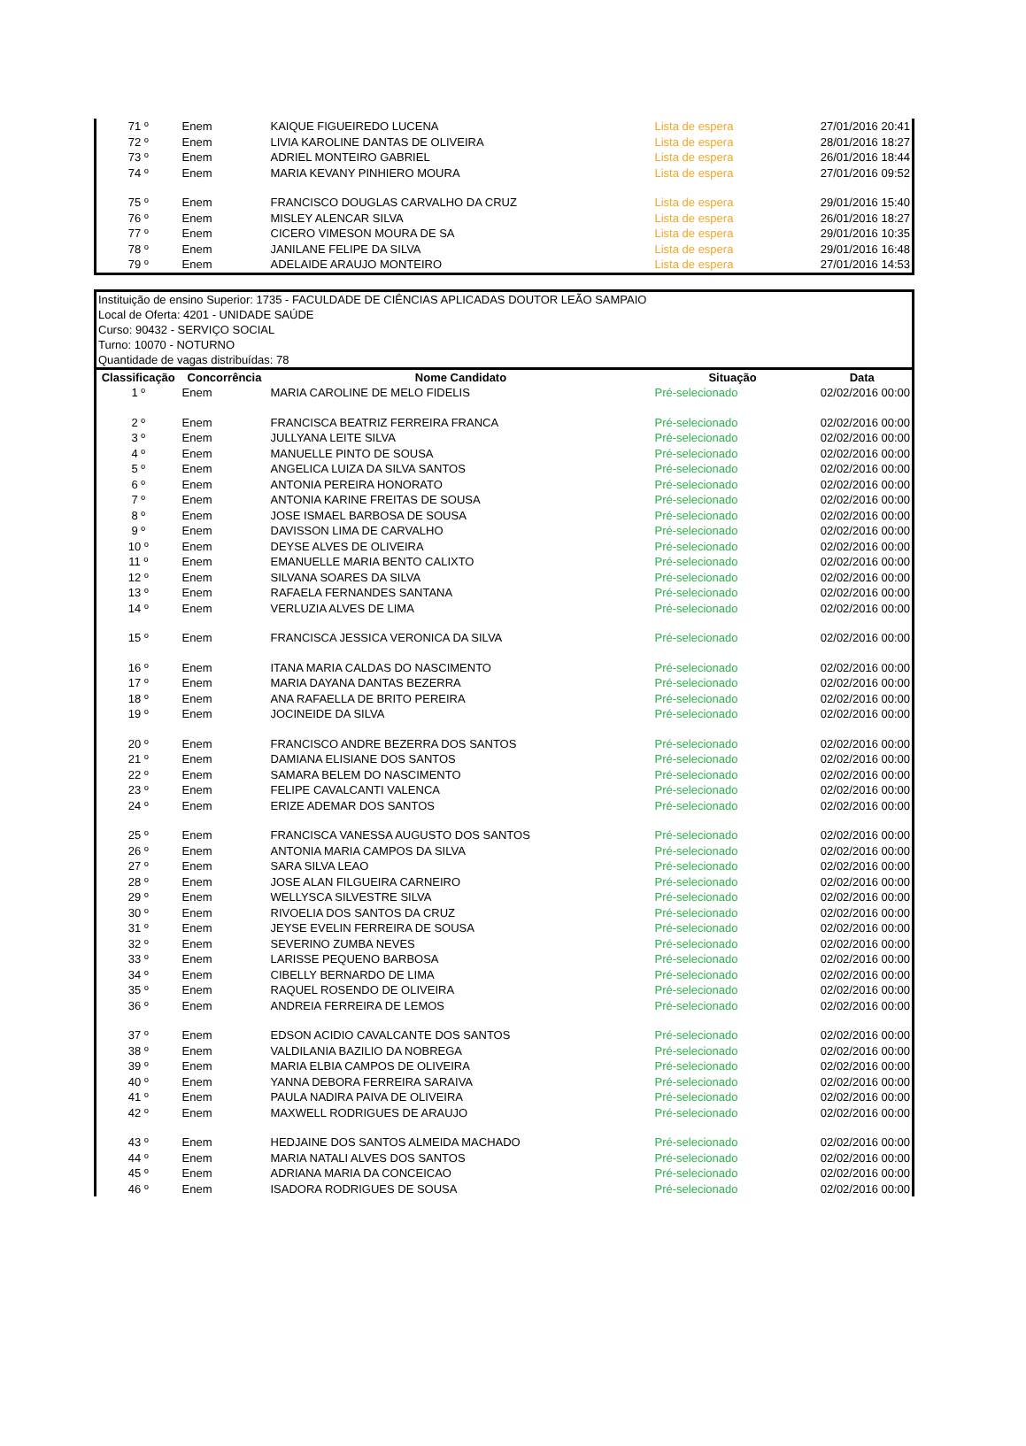| 71 º | Enem | KAIQUE FIGUEIREDO LUCENA | Lista de espera | 27/01/2016 20:41 |
| 72 º | Enem | LIVIA KAROLINE DANTAS DE OLIVEIRA | Lista de espera | 28/01/2016 18:27 |
| 73 º | Enem | ADRIEL MONTEIRO GABRIEL | Lista de espera | 26/01/2016 18:44 |
| 74 º | Enem | MARIA KEVANY PINHIERO MOURA | Lista de espera | 27/01/2016 09:52 |
| 75 º | Enem | FRANCISCO DOUGLAS CARVALHO DA CRUZ | Lista de espera | 29/01/2016 15:40 |
| 76 º | Enem | MISLEY ALENCAR SILVA | Lista de espera | 26/01/2016 18:27 |
| 77 º | Enem | CICERO VIMESON MOURA DE SA | Lista de espera | 29/01/2016 10:35 |
| 78 º | Enem | JANILANE FELIPE DA SILVA | Lista de espera | 29/01/2016 16:48 |
| 79 º | Enem | ADELAIDE ARAUJO MONTEIRO | Lista de espera | 27/01/2016 14:53 |
| Instituição de ensino Superior: 1735 - FACULDADE DE CIÊNCIAS APLICADAS DOUTOR LEÃO SAMPAIO | | | | |
| Local de Oferta: 4201 - UNIDADE SAÚDE | | | | |
| Curso: 90432 - SERVIÇO SOCIAL | | | | |
| Turno: 10070 - NOTURNO | | | | |
| Quantidade de vagas distribuídas: 78 | | | | |
| Classificação | Concorrência | Nome Candidato | Situação | Data |
| 1 º | Enem | MARIA CAROLINE DE MELO FIDELIS | Pré-selecionado | 02/02/2016 00:00 |
| 2 º | Enem | FRANCISCA BEATRIZ FERREIRA FRANCA | Pré-selecionado | 02/02/2016 00:00 |
| 3 º | Enem | JULLYANA LEITE SILVA | Pré-selecionado | 02/02/2016 00:00 |
| 4 º | Enem | MANUELLE PINTO DE SOUSA | Pré-selecionado | 02/02/2016 00:00 |
| 5 º | Enem | ANGELICA LUIZA DA SILVA SANTOS | Pré-selecionado | 02/02/2016 00:00 |
| 6 º | Enem | ANTONIA PEREIRA HONORATO | Pré-selecionado | 02/02/2016 00:00 |
| 7 º | Enem | ANTONIA KARINE FREITAS DE SOUSA | Pré-selecionado | 02/02/2016 00:00 |
| 8 º | Enem | JOSE ISMAEL BARBOSA DE SOUSA | Pré-selecionado | 02/02/2016 00:00 |
| 9 º | Enem | DAVISSON LIMA DE CARVALHO | Pré-selecionado | 02/02/2016 00:00 |
| 10 º | Enem | DEYSE ALVES DE OLIVEIRA | Pré-selecionado | 02/02/2016 00:00 |
| 11 º | Enem | EMANUELLE MARIA BENTO CALIXTO | Pré-selecionado | 02/02/2016 00:00 |
| 12 º | Enem | SILVANA SOARES DA SILVA | Pré-selecionado | 02/02/2016 00:00 |
| 13 º | Enem | RAFAELA FERNANDES SANTANA | Pré-selecionado | 02/02/2016 00:00 |
| 14 º | Enem | VERLUZIA ALVES DE LIMA | Pré-selecionado | 02/02/2016 00:00 |
| 15 º | Enem | FRANCISCA JESSICA VERONICA DA SILVA | Pré-selecionado | 02/02/2016 00:00 |
| 16 º | Enem | ITANA MARIA CALDAS DO NASCIMENTO | Pré-selecionado | 02/02/2016 00:00 |
| 17 º | Enem | MARIA DAYANA DANTAS BEZERRA | Pré-selecionado | 02/02/2016 00:00 |
| 18 º | Enem | ANA RAFAELLA DE BRITO PEREIRA | Pré-selecionado | 02/02/2016 00:00 |
| 19 º | Enem | JOCINEIDE DA SILVA | Pré-selecionado | 02/02/2016 00:00 |
| 20 º | Enem | FRANCISCO ANDRE BEZERRA DOS SANTOS | Pré-selecionado | 02/02/2016 00:00 |
| 21 º | Enem | DAMIANA ELISIANE DOS SANTOS | Pré-selecionado | 02/02/2016 00:00 |
| 22 º | Enem | SAMARA BELEM DO NASCIMENTO | Pré-selecionado | 02/02/2016 00:00 |
| 23 º | Enem | FELIPE CAVALCANTI VALENCA | Pré-selecionado | 02/02/2016 00:00 |
| 24 º | Enem | ERIZE ADEMAR DOS SANTOS | Pré-selecionado | 02/02/2016 00:00 |
| 25 º | Enem | FRANCISCA VANESSA AUGUSTO DOS SANTOS | Pré-selecionado | 02/02/2016 00:00 |
| 26 º | Enem | ANTONIA MARIA CAMPOS DA SILVA | Pré-selecionado | 02/02/2016 00:00 |
| 27 º | Enem | SARA SILVA LEAO | Pré-selecionado | 02/02/2016 00:00 |
| 28 º | Enem | JOSE ALAN FILGUEIRA CARNEIRO | Pré-selecionado | 02/02/2016 00:00 |
| 29 º | Enem | WELLYSCA SILVESTRE SILVA | Pré-selecionado | 02/02/2016 00:00 |
| 30 º | Enem | RIVOELIA DOS SANTOS DA CRUZ | Pré-selecionado | 02/02/2016 00:00 |
| 31 º | Enem | JEYSE EVELIN FERREIRA DE SOUSA | Pré-selecionado | 02/02/2016 00:00 |
| 32 º | Enem | SEVERINO ZUMBA NEVES | Pré-selecionado | 02/02/2016 00:00 |
| 33 º | Enem | LARISSE PEQUENO BARBOSA | Pré-selecionado | 02/02/2016 00:00 |
| 34 º | Enem | CIBELLY BERNARDO DE LIMA | Pré-selecionado | 02/02/2016 00:00 |
| 35 º | Enem | RAQUEL ROSENDO DE OLIVEIRA | Pré-selecionado | 02/02/2016 00:00 |
| 36 º | Enem | ANDREIA FERREIRA DE LEMOS | Pré-selecionado | 02/02/2016 00:00 |
| 37 º | Enem | EDSON ACIDIO CAVALCANTE DOS SANTOS | Pré-selecionado | 02/02/2016 00:00 |
| 38 º | Enem | VALDILANIA BAZILIO DA NOBREGA | Pré-selecionado | 02/02/2016 00:00 |
| 39 º | Enem | MARIA ELBIA CAMPOS DE OLIVEIRA | Pré-selecionado | 02/02/2016 00:00 |
| 40 º | Enem | YANNA DEBORA FERREIRA SARAIVA | Pré-selecionado | 02/02/2016 00:00 |
| 41 º | Enem | PAULA NADIRA PAIVA DE OLIVEIRA | Pré-selecionado | 02/02/2016 00:00 |
| 42 º | Enem | MAXWELL RODRIGUES DE ARAUJO | Pré-selecionado | 02/02/2016 00:00 |
| 43 º | Enem | HEDJAINE DOS SANTOS ALMEIDA MACHADO | Pré-selecionado | 02/02/2016 00:00 |
| 44 º | Enem | MARIA NATALI ALVES DOS SANTOS | Pré-selecionado | 02/02/2016 00:00 |
| 45 º | Enem | ADRIANA MARIA DA CONCEICAO | Pré-selecionado | 02/02/2016 00:00 |
| 46 º | Enem | ISADORA RODRIGUES DE SOUSA | Pré-selecionado | 02/02/2016 00:00 |